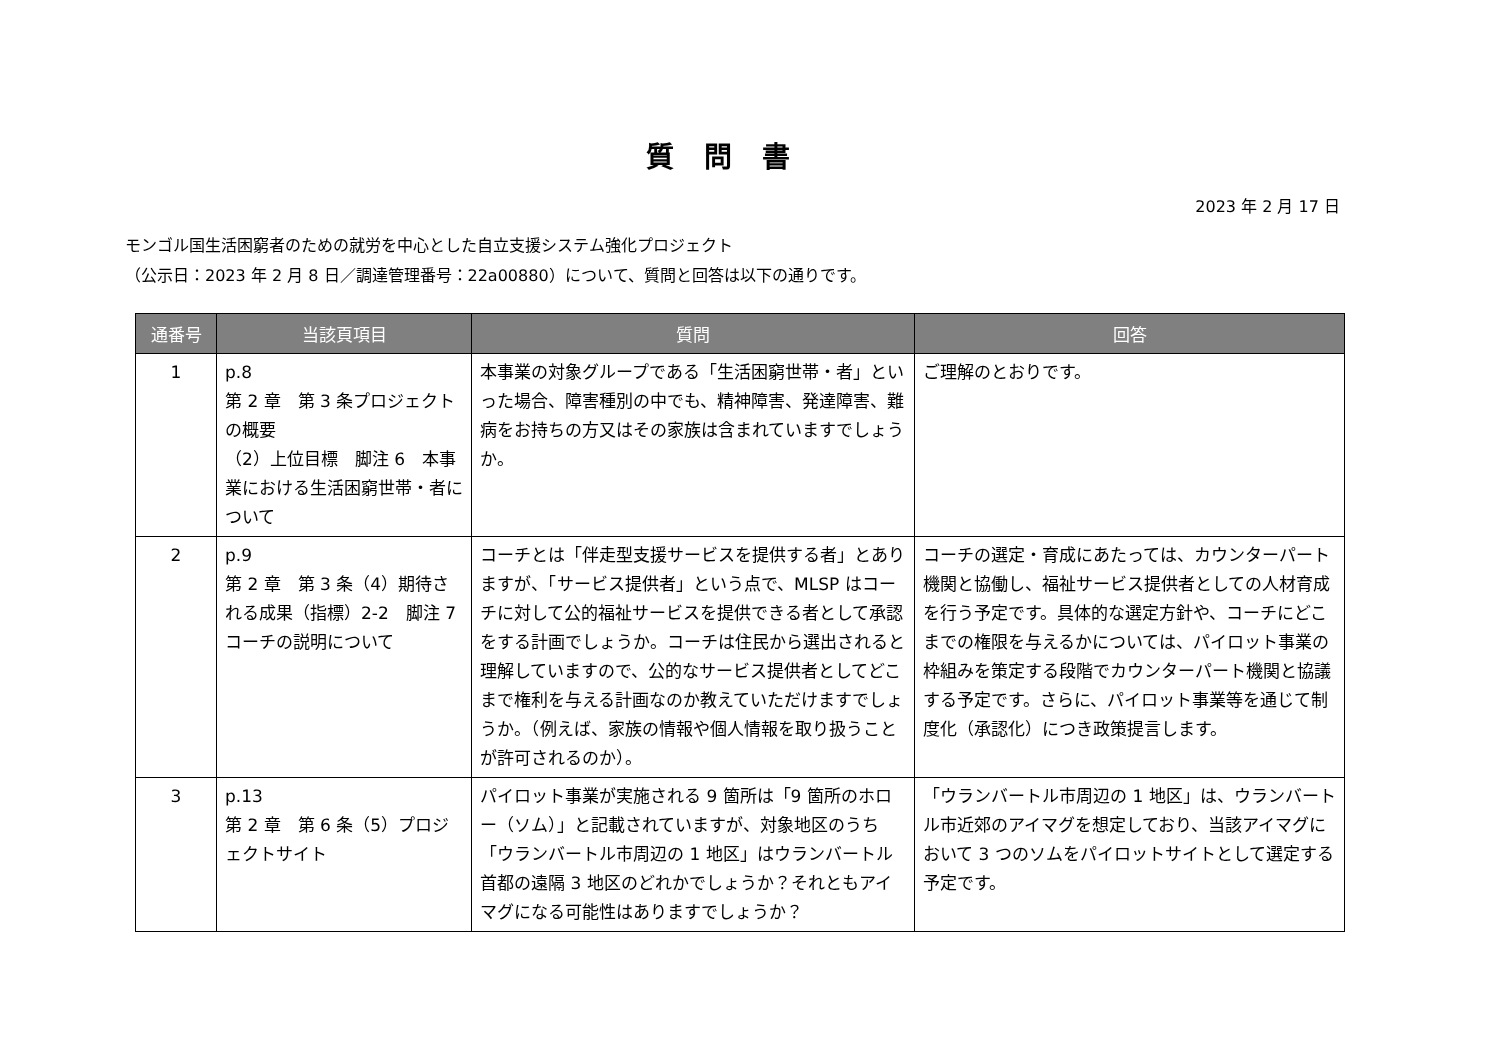質問書
2023 年 2 月 17 日
モンゴル国生活困窮者のための就労を中心とした自立支援システム強化プロジェクト
（公示日：2023 年 2 月 8 日／調達管理番号：22a00880）について、質問と回答は以下の通りです。
| 通番号 | 当該頁項目 | 質問 | 回答 |
| --- | --- | --- | --- |
| 1 | p.8 第 2 章 第 3 条プロジェクトの概要 （2）上位目標 脚注 6 本事業における生活困窮世帯・者について | 本事業の対象グループである「生活困窮世帯・者」といった場合、障害種別の中でも、精神障害、発達障害、難病をお持ちの方又はその家族は含まれていますでしょうか。 | ご理解のとおりです。 |
| 2 | p.9 第 2 章 第 3 条（4）期待される成果（指標）2-2 脚注 7 コーチの説明について | コーチとは「伴走型支援サービスを提供する者」とありますが、「サービス提供者」という点で、MLSP はコーチに対して公的福祉サービスを提供できる者として承認をする計画でしょうか。コーチは住民から選出されると理解していますので、公的なサービス提供者としてどこまで権利を与える計画なのか教えていただけますでしょうか。（例えば、家族の情報や個人情報を取り扱うことが許可されるのか）。 | コーチの選定・育成にあたっては、カウンターパート機関と協働し、福祉サービス提供者としての人材育成を行う予定です。具体的な選定方針や、コーチにどこまでの権限を与えるかについては、パイロット事業の枠組みを策定する段階でカウンターパート機関と協議する予定です。さらに、パイロット事業等を通じて制度化（承認化）につき政策提言します。 |
| 3 | p.13 第 2 章 第 6 条（5）プロジェクトサイト | パイロット事業が実施される 9 箇所は「9 箇所のホロー（ソム）」と記載されていますが、対象地区のうち「ウランバートル市周辺の 1 地区」はウランバートル首都の遠隔 3 地区のどれかでしょうか？それともアイマグになる可能性はありますでしょうか？ | 「ウランバートル市周辺の 1 地区」は、ウランバートル市近郊のアイマグを想定しており、当該アイマグにおいて 3 つのソムをパイロットサイトとして選定する予定です。 |